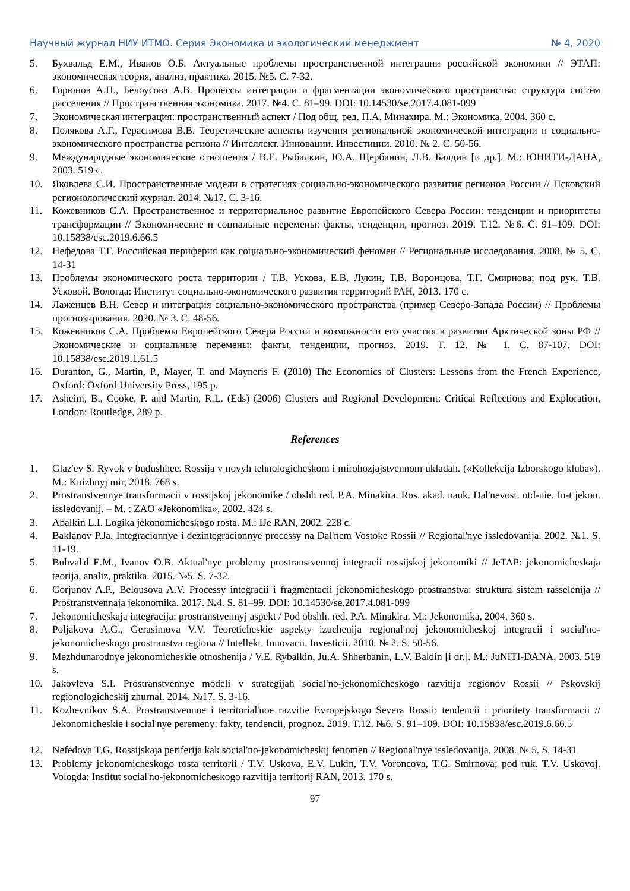Научный журнал НИУ ИТМО. Серия Экономика и экологический менеджмент № 4, 2020
5. Бухвальд Е.М., Иванов О.Б. Актуальные проблемы пространственной интеграции российской экономики // ЭТАП: экономическая теория, анализ, практика. 2015. №5. С. 7-32.
6. Горюнов А.П., Белоусова А.В. Процессы интеграции и фрагментации экономического пространства: структура систем расселения // Пространственная экономика. 2017. №4. С. 81–99. DOI: 10.14530/se.2017.4.081-099
7. Экономическая интеграция: пространственный аспект / Под общ. ред. П.А. Минакира. М.: Экономика, 2004. 360 с.
8. Полякова А.Г., Герасимова В.В. Теоретические аспекты изучения региональной экономической интеграции и социально-экономического пространства региона // Интеллект. Инновации. Инвестиции. 2010. № 2. С. 50-56.
9. Международные экономические отношения / В.Е. Рыбалкин, Ю.А. Щербанин, Л.В. Балдин [и др.]. М.: ЮНИТИ-ДАНА, 2003. 519 с.
10. Яковлева С.И. Пространственные модели в стратегиях социально-экономического развития регионов России // Псковский регионологический журнал. 2014. №17. С. 3-16.
11. Кожевников С.А. Пространственное и территориальное развитие Европейского Севера России: тенденции и приоритеты трансформации // Экономические и социальные перемены: факты, тенденции, прогноз. 2019. Т.12. №6. С. 91–109. DOI: 10.15838/esc.2019.6.66.5
12. Нефедова Т.Г. Российская периферия как социально-экономический феномен // Региональные исследования. 2008. № 5. С. 14-31
13. Проблемы экономического роста территории / Т.В. Ускова, Е.В. Лукин, Т.В. Воронцова, Т.Г. Смирнова; под рук. Т.В. Усковой. Вологда: Институт социально-экономического развития территорий РАН, 2013. 170 с.
14. Лаженцев В.Н. Север и интеграция социально-экономического пространства (пример Северо-Запада России) // Проблемы прогнозирования. 2020. № 3. С. 48-56.
15. Кожевников С.А. Проблемы Европейского Севера России и возможности его участия в развитии Арктической зоны РФ // Экономические и социальные перемены: факты, тенденции, прогноз. 2019. Т. 12. № 1. С. 87-107. DOI: 10.15838/esc.2019.1.61.5
16. Duranton, G., Martin, P., Mayer, T. and Mayneris F. (2010) The Economics of Clusters: Lessons from the French Experience, Oxford: Oxford University Press, 195 p.
17. Asheim, B., Cooke, P. and Martin, R.L. (Eds) (2006) Clusters and Regional Development: Critical Reflections and Exploration, London: Routledge, 289 p.
References
1. Glaz'ev S. Ryvok v budushhee. Rossija v novyh tehnologicheskom i mirohozjajstvennom ukladah. («Kollekcija Izborskogo kluba»). M.: Knizhnyj mir, 2018. 768 s.
2. Prostranstvennye transformacii v rossijskoj jekonomike / obshh red. P.A. Minakira. Ros. akad. nauk. Dal'nevost. otd-nie. In-t jekon. issledovanij. – M. : ZAO «Jekonomika», 2002. 424 s.
3. Abalkin L.I. Logika jekonomicheskogo rosta. M.: IJe RAN, 2002. 228 c.
4. Baklanov P.Ja. Integracionnye i dezintegracionnye processy na Dal'nem Vostoke Rossii // Regional'nye issledovanija. 2002. №1. S. 11-19.
5. Buhval'd E.M., Ivanov O.B. Aktual'nye problemy prostranstvennoj integracii rossijskoj jekonomiki // JeTAP: jekonomicheskaja teorija, analiz, praktika. 2015. №5. S. 7-32.
6. Gorjunov A.P., Belousova A.V. Processy integracii i fragmentacii jekonomicheskogo prostranstva: struktura sistem rasselenija // Prostranstvennaja jekonomika. 2017. №4. S. 81–99. DOI: 10.14530/se.2017.4.081-099
7. Jekonomicheskaja integracija: prostranstvennyj aspekt / Pod obshh. red. P.A. Minakira. M.: Jekonomika, 2004. 360 s.
8. Poljakova A.G., Gerasimova V.V. Teoreticheskie aspekty izuchenija regional'noj jekonomicheskoj integracii i social'no-jekonomicheskogo prostranstva regiona // Intellekt. Innovacii. Investicii. 2010. № 2. S. 50-56.
9. Mezhdunarodnye jekonomicheskie otnoshenija / V.E. Rybalkin, Ju.A. Shherbanin, L.V. Baldin [i dr.]. M.: JuNITI-DANA, 2003. 519 s.
10. Jakovleva S.I. Prostranstvennye modeli v strategijah social'no-jekonomicheskogo razvitija regionov Rossii // Pskovskij regionologicheskij zhurnal. 2014. №17. S. 3-16.
11. Kozhevnikov S.A. Prostranstvennoe i territorial'noe razvitie Evropejskogo Severa Rossii: tendencii i prioritety transformacii // Jekonomicheskie i social'nye peremeny: fakty, tendencii, prognoz. 2019. T.12. №6. S. 91–109. DOI: 10.15838/esc.2019.6.66.5
12. Nefedova T.G. Rossijskaja periferija kak social'no-jekonomicheskij fenomen // Regional'nye issledovanija. 2008. № 5. S. 14-31
13. Problemy jekonomicheskogo rosta territorii / T.V. Uskova, E.V. Lukin, T.V. Voroncova, T.G. Smirnova; pod ruk. T.V. Uskovoj. Vologda: Institut social'no-jekonomicheskogo razvitija territorij RAN, 2013. 170 s.
97